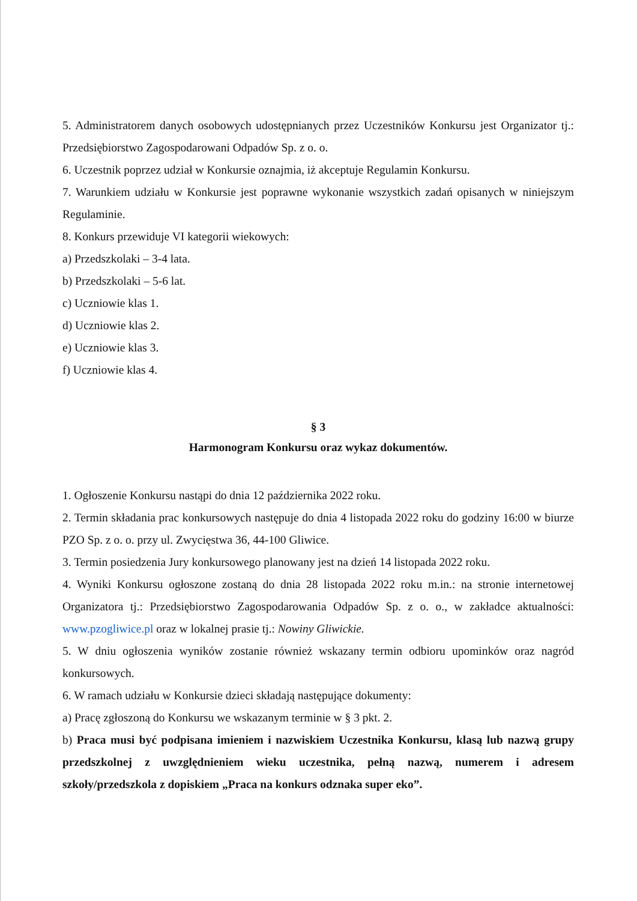5. Administratorem danych osobowych udostępnianych przez Uczestników Konkursu jest Organizator tj.: Przedsiębiorstwo Zagospodarowani Odpadów Sp. z o. o.
6. Uczestnik poprzez udział w Konkursie oznajmia, iż akceptuje Regulamin Konkursu.
7. Warunkiem udziału w Konkursie jest poprawne wykonanie wszystkich zadań opisanych w niniejszym Regulaminie.
8. Konkurs przewiduje VI kategorii wiekowych:
a) Przedszkolaki – 3-4 lata.
b) Przedszkolaki – 5-6 lat.
c) Uczniowie klas 1.
d) Uczniowie klas 2.
e) Uczniowie klas 3.
f) Uczniowie klas 4.
§ 3
Harmonogram Konkursu oraz wykaz dokumentów.
1. Ogłoszenie Konkursu nastąpi do dnia 12 października 2022 roku.
2. Termin składania prac konkursowych następuje do dnia 4 listopada 2022 roku do godziny 16:00 w biurze PZO Sp. z o. o. przy ul. Zwycięstwa 36, 44-100 Gliwice.
3. Termin posiedzenia Jury konkursowego planowany jest na dzień 14 listopada 2022 roku.
4. Wyniki Konkursu ogłoszone zostaną do dnia 28 listopada 2022 roku m.in.: na stronie internetowej Organizatora tj.: Przedsiębiorstwo Zagospodarowania Odpadów Sp. z o. o., w zakładce aktualności: www.pzogliwice.pl oraz w lokalnej prasie tj.: Nowiny Gliwickie.
5. W dniu ogłoszenia wyników zostanie również wskazany termin odbioru upominków oraz nagród konkursowych.
6. W ramach udziału w Konkursie dzieci składają następujące dokumenty:
a) Pracę zgłoszoną do Konkursu we wskazanym terminie w § 3 pkt. 2.
b) Praca musi być podpisana imieniem i nazwiskiem Uczestnika Konkursu, klasą lub nazwą grupy przedszkolnej z uwzględnieniem wieku uczestnika, pełną nazwą, numerem i adresem szkoły/przedszkola z dopiskiem „Praca na konkurs odznaka super eko”.